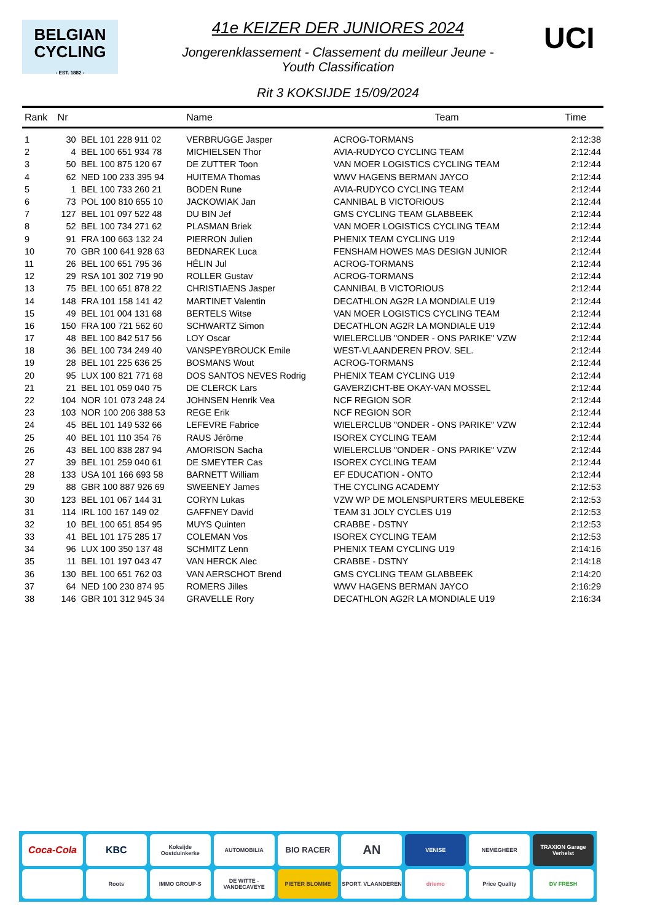BELGIAN
CYCLING
- EST. 1882 -
UCI
41e KEIZER DER JUNIORES 2024
Jongerenklassement - Classement du meilleur Jeune -
Youth Classification
Rit 3 KOKSIJDE 15/09/2024
| Rank | Nr | | Name | Team | Time |
| --- | --- | --- | --- | --- | --- |
| 1 | 30 | BEL 101 228 911 02 | VERBRUGGE Jasper | ACROG-TORMANS | 2:12:38 |
| 2 | 4 | BEL 100 651 934 78 | MICHIELSEN Thor | AVIA-RUDYCO CYCLING TEAM | 2:12:44 |
| 3 | 50 | BEL 100 875 120 67 | DE ZUTTER Toon | VAN MOER LOGISTICS CYCLING TEAM | 2:12:44 |
| 4 | 62 | NED 100 233 395 94 | HUITEMA Thomas | WWV HAGENS BERMAN JAYCO | 2:12:44 |
| 5 | 1 | BEL 100 733 260 21 | BODEN Rune | AVIA-RUDYCO CYCLING TEAM | 2:12:44 |
| 6 | 73 | POL 100 810 655 10 | JACKOWIAK Jan | CANNIBAL B VICTORIOUS | 2:12:44 |
| 7 | 127 | BEL 101 097 522 48 | DU BIN Jef | GMS CYCLING TEAM GLABBEEK | 2:12:44 |
| 8 | 52 | BEL 100 734 271 62 | PLASMAN Briek | VAN MOER LOGISTICS CYCLING TEAM | 2:12:44 |
| 9 | 91 | FRA 100 663 132 24 | PIERRON Julien | PHENIX TEAM CYCLING U19 | 2:12:44 |
| 10 | 70 | GBR 100 641 928 63 | BEDNAREK Luca | FENSHAM HOWES MAS DESIGN JUNIOR | 2:12:44 |
| 11 | 26 | BEL 100 651 795 36 | HÉLIN Jul | ACROG-TORMANS | 2:12:44 |
| 12 | 29 | RSA 101 302 719 90 | ROLLER Gustav | ACROG-TORMANS | 2:12:44 |
| 13 | 75 | BEL 100 651 878 22 | CHRISTIAENS Jasper | CANNIBAL B VICTORIOUS | 2:12:44 |
| 14 | 148 | FRA 101 158 141 42 | MARTINET Valentin | DECATHLON AG2R LA MONDIALE U19 | 2:12:44 |
| 15 | 49 | BEL 101 004 131 68 | BERTELS Witse | VAN MOER LOGISTICS CYCLING TEAM | 2:12:44 |
| 16 | 150 | FRA 100 721 562 60 | SCHWARTZ Simon | DECATHLON AG2R LA MONDIALE U19 | 2:12:44 |
| 17 | 48 | BEL 100 842 517 56 | LOY Oscar | WIELERCLUB "ONDER - ONS PARIKE" VZW | 2:12:44 |
| 18 | 36 | BEL 100 734 249 40 | VANSPEYBROUCK Emile | WEST-VLAANDEREN PROV. SEL. | 2:12:44 |
| 19 | 28 | BEL 101 225 636 25 | BOSMANS Wout | ACROG-TORMANS | 2:12:44 |
| 20 | 95 | LUX 100 821 771 68 | DOS SANTOS NEVES Rodrig | PHENIX TEAM CYCLING U19 | 2:12:44 |
| 21 | 21 | BEL 101 059 040 75 | DE CLERCK Lars | GAVERZICHT-BE OKAY-VAN MOSSEL | 2:12:44 |
| 22 | 104 | NOR 101 073 248 24 | JOHNSEN Henrik Vea | NCF REGION SOR | 2:12:44 |
| 23 | 103 | NOR 100 206 388 53 | REGE Erik | NCF REGION SOR | 2:12:44 |
| 24 | 45 | BEL 101 149 532 66 | LEFEVRE Fabrice | WIELERCLUB "ONDER - ONS PARIKE" VZW | 2:12:44 |
| 25 | 40 | BEL 101 110 354 76 | RAUS Jérôme | ISOREX CYCLING TEAM | 2:12:44 |
| 26 | 43 | BEL 100 838 287 94 | AMORISON Sacha | WIELERCLUB "ONDER - ONS PARIKE" VZW | 2:12:44 |
| 27 | 39 | BEL 101 259 040 61 | DE SMEYTER Cas | ISOREX CYCLING TEAM | 2:12:44 |
| 28 | 133 | USA 101 166 693 58 | BARNETT William | EF EDUCATION - ONTO | 2:12:44 |
| 29 | 88 | GBR 100 887 926 69 | SWEENEY James | THE CYCLING ACADEMY | 2:12:53 |
| 30 | 123 | BEL 101 067 144 31 | CORYN Lukas | VZW WP DE MOLENSPURTERS MEULEBEKE | 2:12:53 |
| 31 | 114 | IRL 100 167 149 02 | GAFFNEY David | TEAM 31 JOLY CYCLES U19 | 2:12:53 |
| 32 | 10 | BEL 100 651 854 95 | MUYS Quinten | CRABBE - DSTNY | 2:12:53 |
| 33 | 41 | BEL 101 175 285 17 | COLEMAN Vos | ISOREX CYCLING TEAM | 2:12:53 |
| 34 | 96 | LUX 100 350 137 48 | SCHMITZ Lenn | PHENIX TEAM CYCLING U19 | 2:14:16 |
| 35 | 11 | BEL 101 197 043 47 | VAN HERCK Alec | CRABBE - DSTNY | 2:14:18 |
| 36 | 130 | BEL 100 651 762 03 | VAN AERSCHOT Brend | GMS CYCLING TEAM GLABBEEK | 2:14:20 |
| 37 | 64 | NED 100 230 874 95 | ROMERS Jilles | WWV HAGENS BERMAN JAYCO | 2:16:29 |
| 38 | 146 | GBR 101 312 945 34 | GRAVELLE Rory | DECATHLON AG2R LA MONDIALE U19 | 2:16:34 |
Coca-Cola
KBC
Koksijde Oostduinkerke
AUTOMOBILIA
BIO RACER
AN
VENISE
NEMEGHEER
TRAXION Garage Verhelst
Roots
IMMO GROUP-S
DE WITTE - VANDECAVEYE
PIETER BLOMME
SPORT. VLAANDEREN
driemo
Price Quality
DV FRESH